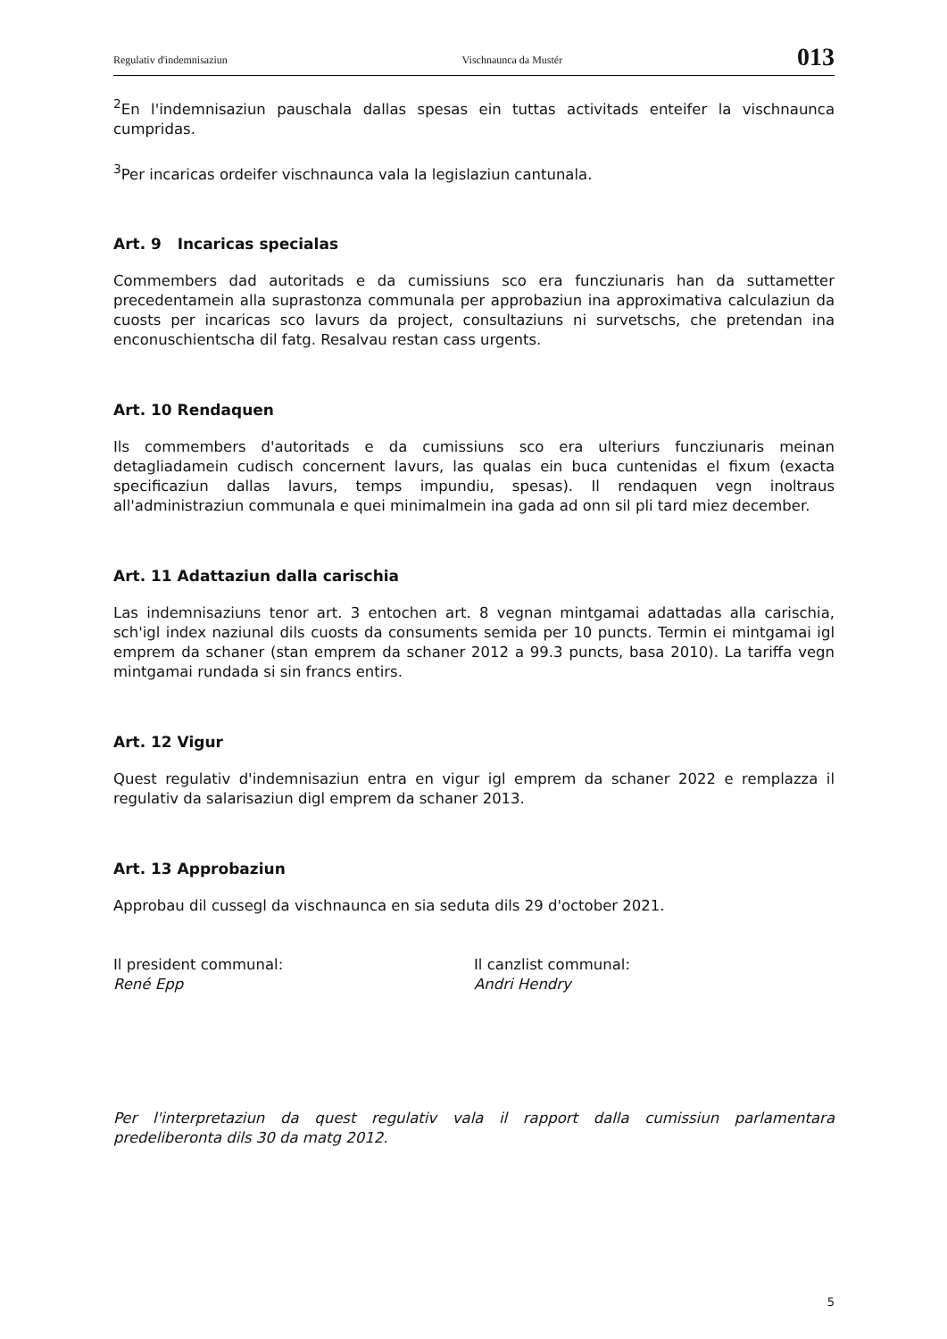Regulativ d'indemnisaziun Vischnaunca da Mustér 013
<sup>2</sup> En l'indemnisaziun pauschala dallas spesas ein tuttas activitads enteifer la vischnaunca cumpridas.
<sup>3</sup> Per incaricas ordeifer vischnaunca vala la legislaziun cantunala.
Art. 9 Incaricas specialas
Commembers dad autoritads e da cumissiuns sco era funcziunaris han da suttametter precedentamein alla suprastonza communala per approbaziun ina approximativa calculaziun da cuosts per incaricas sco lavurs da project, consultaziuns ni survetschs, che pretendan ina enconuschientscha dil fatg. Resalvau restan cass urgents.
Art. 10 Rendaquen
Ils commembers d'autoritads e da cumissiuns sco era ulteriurs funcziunaris meinan detagliadamein cudisch concernent lavurs, las qualas ein buca cuntenidas el fixum (exacta specificaziun dallas lavurs, temps impundiu, spesas). Il rendaquen vegn inoltraus all'administraziun communala e quei minimalmein ina gada ad onn sil pli tard miez december.
Art. 11 Adattaziun dalla carischia
Las indemnisaziuns tenor art. 3 entochen art. 8 vegnan mintgamai adattadas alla carischia, sch'igl index naziunal dils cuosts da consuments semida per 10 puncts. Termin ei mintgamai igl emprem da schaner (stan emprem da schaner 2012 a 99.3 puncts, basa 2010). La tariffa vegn mintgamai rundada si sin francs entirs.
Art. 12 Vigur
Quest regulativ d'indemnisaziun entra en vigur igl emprem da schaner 2022 e remplazza il regulativ da salarisaziun digl emprem da schaner 2013.
Art. 13 Approbaziun
Approbau dil cussegl da vischnaunca en sia seduta dils 29 d'october 2021.
Il president communal:
René Epp
Il canzlist communal:
Andri Hendry
Per l'interpretaziun da quest regulativ vala il rapport dalla cumissiun parlamentara predeliberonta dils 30 da matg 2012.
5